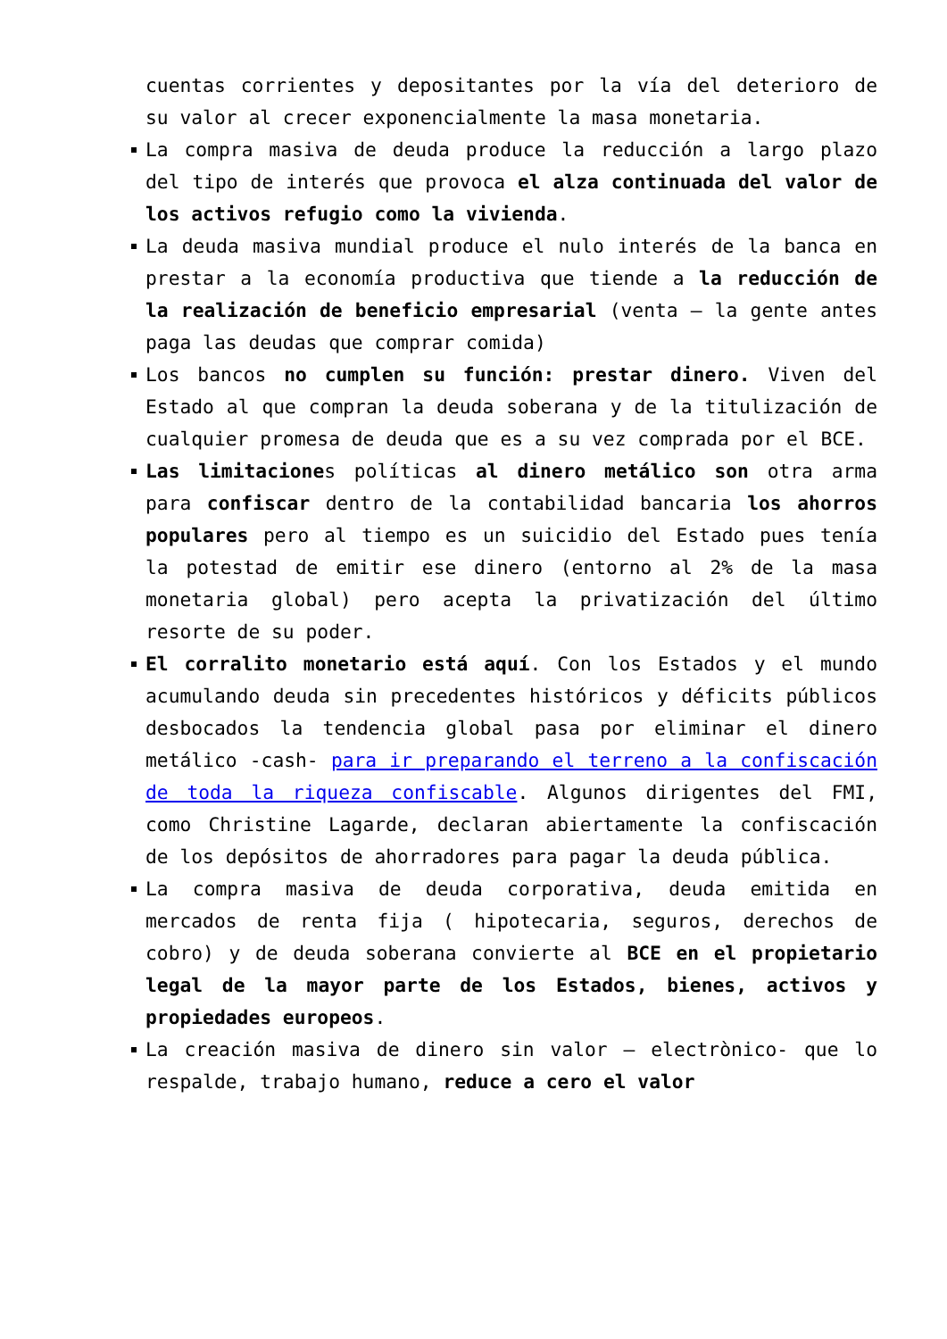cuentas corrientes y depositantes por la vía del deterioro de su valor al crecer exponencialmente la masa monetaria.
La compra masiva de deuda produce la reducción a largo plazo del tipo de interés que provoca el alza continuada del valor de los activos refugio como la vivienda.
La deuda masiva mundial produce el nulo interés de la banca en prestar a la economía productiva que tiende a la reducción de la realización de beneficio empresarial (venta – la gente antes paga las deudas que comprar comida)
Los bancos no cumplen su función: prestar dinero. Viven del Estado al que compran la deuda soberana y de la titulización de cualquier promesa de deuda que es a su vez comprada por el BCE.
Las limitaciones políticas al dinero metálico son otra arma para confiscar dentro de la contabilidad bancaria los ahorros populares pero al tiempo es un suicidio del Estado pues tenía la potestad de emitir ese dinero (entorno al 2% de la masa monetaria global) pero acepta la privatización del último resorte de su poder.
El corralito monetario está aquí. Con los Estados y el mundo acumulando deuda sin precedentes históricos y déficits públicos desbocados la tendencia global pasa por eliminar el dinero metálico -cash- para ir preparando el terreno a la confiscación de toda la riqueza confiscable. Algunos dirigentes del FMI, como Christine Lagarde, declaran abiertamente la confiscación de los depósitos de ahorradores para pagar la deuda pública.
La compra masiva de deuda corporativa, deuda emitida en mercados de renta fija ( hipotecaria, seguros, derechos de cobro) y de deuda soberana convierte al BCE en el propietario legal de la mayor parte de los Estados, bienes, activos y propiedades europeos.
La creación masiva de dinero sin valor – electrònico- que lo respalde, trabajo humano, reduce a cero el valor